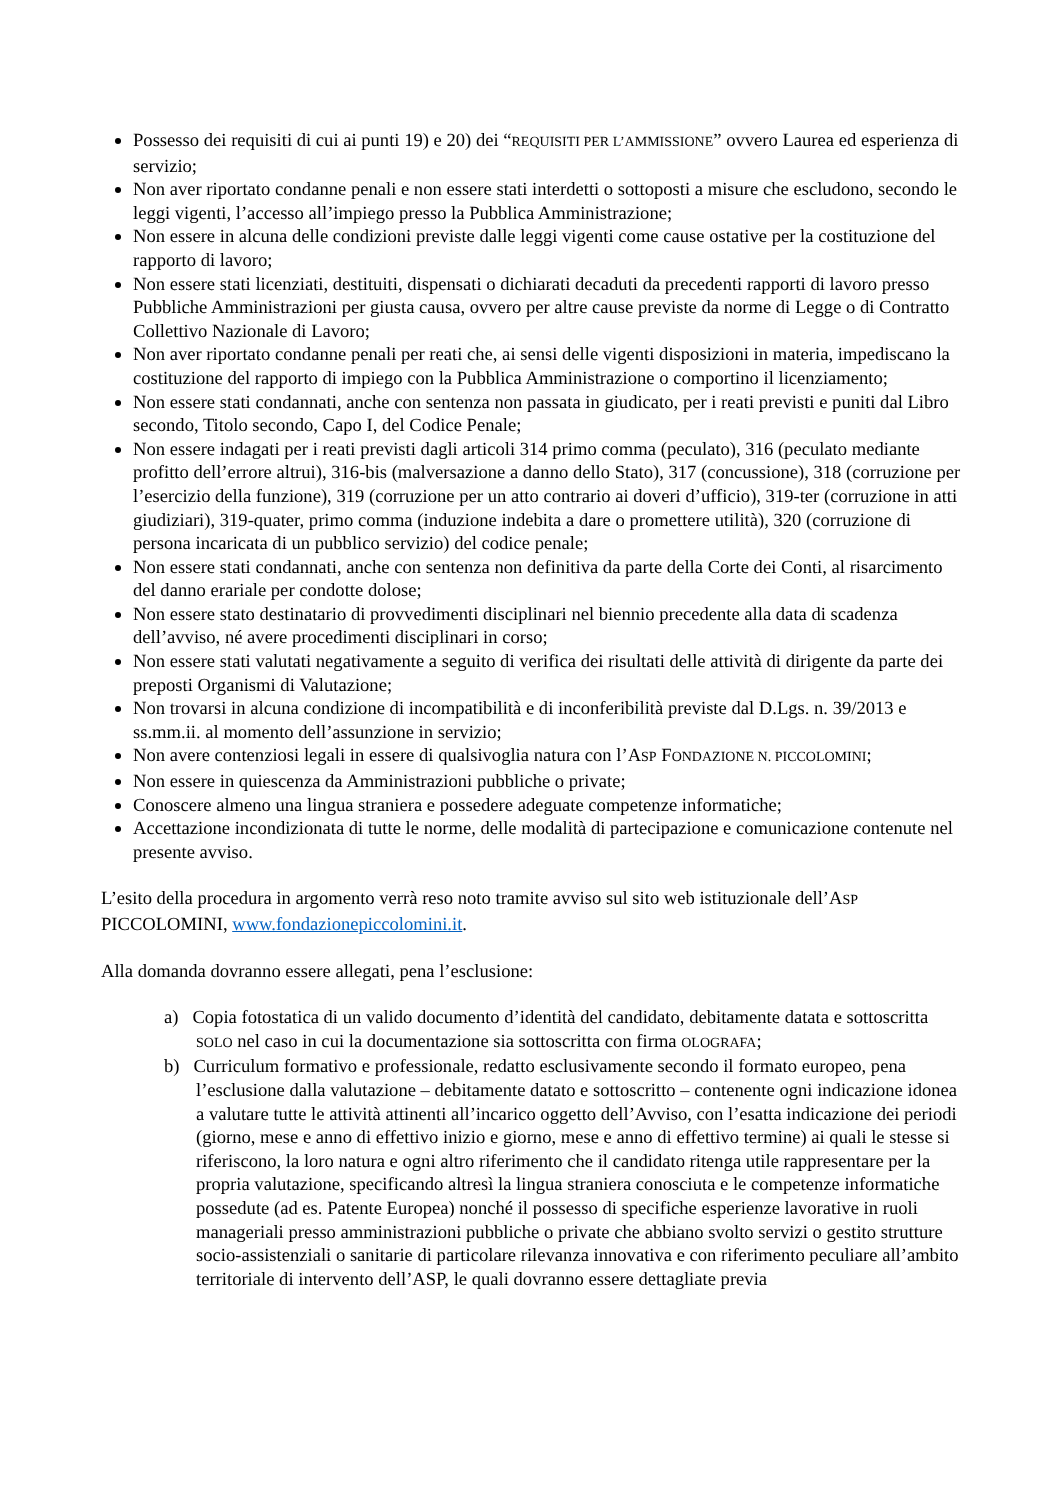Possesso dei requisiti di cui ai punti 19) e 20) dei “REQUISITI PER L’AMMISSIONE” ovvero Laurea ed esperienza di servizio;
Non aver riportato condanne penali e non essere stati interdetti o sottoposti a misure che escludono, secondo le leggi vigenti, l’accesso all’impiego presso la Pubblica Amministrazione;
Non essere in alcuna delle condizioni previste dalle leggi vigenti come cause ostative per la costituzione del rapporto di lavoro;
Non essere stati licenziati, destituiti, dispensati o dichiarati decaduti da precedenti rapporti di lavoro presso Pubbliche Amministrazioni per giusta causa, ovvero per altre cause previste da norme di Legge o di Contratto Collettivo Nazionale di Lavoro;
Non aver riportato condanne penali per reati che, ai sensi delle vigenti disposizioni in materia, impediscano la costituzione del rapporto di impiego con la Pubblica Amministrazione o comportino il licenziamento;
Non essere stati condannati, anche con sentenza non passata in giudicato, per i reati previsti e puniti dal Libro secondo, Titolo secondo, Capo I, del Codice Penale;
Non essere indagati per i reati previsti dagli articoli 314 primo comma (peculato), 316 (peculato mediante profitto dell’errore altrui), 316-bis (malversazione a danno dello Stato), 317 (concussione), 318 (corruzione per l’esercizio della funzione), 319 (corruzione per un atto contrario ai doveri d’ufficio), 319-ter (corruzione in atti giudiziari), 319-quater, primo comma (induzione indebita a dare o promettere utilità), 320 (corruzione di persona incaricata di un pubblico servizio) del codice penale;
Non essere stati condannati, anche con sentenza non definitiva da parte della Corte dei Conti, al risarcimento del danno erariale per condotte dolose;
Non essere stato destinatario di provvedimenti disciplinari nel biennio precedente alla data di scadenza dell’avviso, né avere procedimenti disciplinari in corso;
Non essere stati valutati negativamente a seguito di verifica dei risultati delle attività di dirigente da parte dei preposti Organismi di Valutazione;
Non trovarsi in alcuna condizione di incompatibilità e di inconferibilità previste dal D.Lgs. n. 39/2013 e ss.mm.ii. al momento dell’assunzione in servizio;
Non avere contenziosi legali in essere di qualsivoglia natura con l’ASP FONDAZIONE N. PICCOLOMINI;
Non essere in quiescenza da Amministrazioni pubbliche o private;
Conoscere almeno una lingua straniera e possedere adeguate competenze informatiche;
Accettazione incondizionata di tutte le norme, delle modalità di partecipazione e comunicazione contenute nel presente avviso.
L’esito della procedura in argomento verrà reso noto tramite avviso sul sito web istituzionale dell’ASP PICCOLOMINI, www.fondazionepiccolomini.it.
Alla domanda dovranno essere allegati, pena l’esclusione:
a) Copia fotostatica di un valido documento d’identità del candidato, debitamente datata e sottoscritta SOLO nel caso in cui la documentazione sia sottoscritta con firma OLOGRAFA;
b) Curriculum formativo e professionale, redatto esclusivamente secondo il formato europeo, pena l’esclusione dalla valutazione – debitamente datato e sottoscritto – contenente ogni indicazione idonea a valutare tutte le attività attinenti all’incarico oggetto dell’Avviso, con l’esatta indicazione dei periodi (giorno, mese e anno di effettivo inizio e giorno, mese e anno di effettivo termine) ai quali le stesse si riferiscono, la loro natura e ogni altro riferimento che il candidato ritenga utile rappresentare per la propria valutazione, specificando altresì la lingua straniera conosciuta e le competenze informatiche possedute (ad es. Patente Europea) nonché il possesso di specifiche esperienze lavorative in ruoli manageriali presso amministrazioni pubbliche o private che abbiano svolto servizi o gestito strutture socio-assistenziali o sanitarie di particolare rilevanza innovativa e con riferimento peculiare all’ambito territoriale di intervento dell’ASP, le quali dovranno essere dettagliate previa